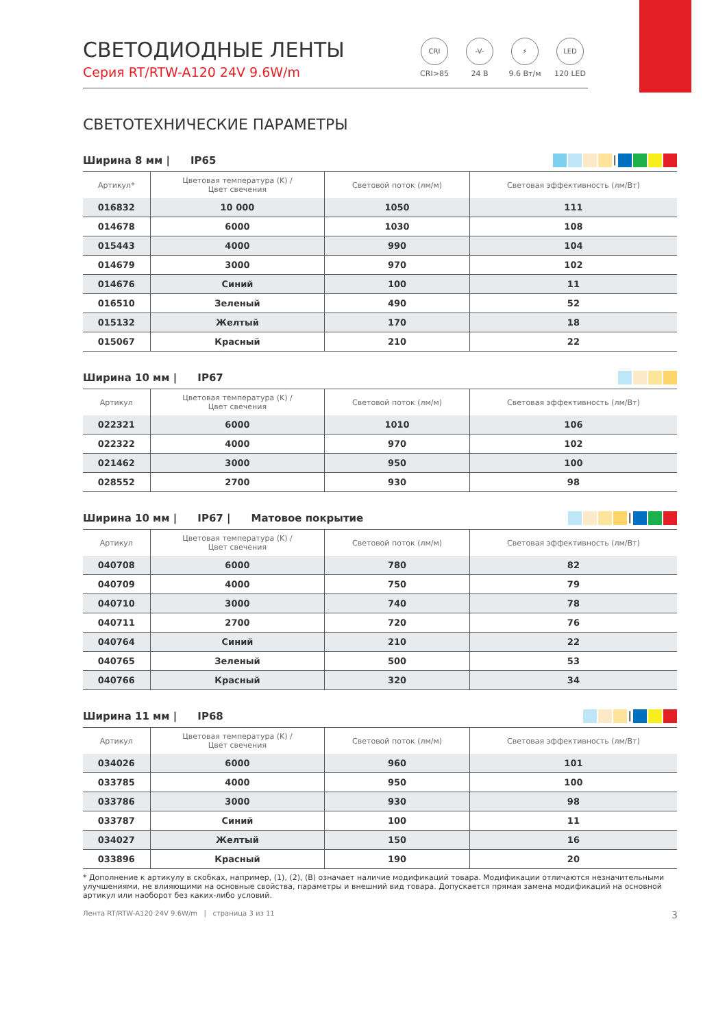СВЕТОДИОДНЫЕ ЛЕНТЫ
Серия RT/RTW-A120 24V 9.6W/m
CRI
CRI>85
-V-
24 В
⚡
9.6 Вт/м
LED
120 LED
СВЕТОТЕХНИЧЕСКИЕ ПАРАМЕТРЫ
Ширина 8 мм | IP65 |
| Артикул* | Цветовая температура (K) / Цвет свечения | Световой поток (лм/м) | Световая эффективность (лм/Вт) |
| --- | --- | --- | --- |
| 016832 | 10 000 | 1050 | 111 |
| 014678 | 6000 | 1030 | 108 |
| 015443 | 4000 | 990 | 104 |
| 014679 | 3000 | 970 | 102 |
| 014676 | Синий | 100 | 11 |
| 016510 | Зеленый | 490 | 52 |
| 015132 | Желтый | 170 | 18 |
| 015067 | Красный | 210 | 22 |
Ширина 10 мм | IP67
| Артикул | Цветовая температура (K) / Цвет свечения | Световой поток (лм/м) | Световая эффективность (лм/Вт) |
| --- | --- | --- | --- |
| 022321 | 6000 | 1010 | 106 |
| 022322 | 4000 | 970 | 102 |
| 021462 | 3000 | 950 | 100 |
| 028552 | 2700 | 930 | 98 |
Ширина 10 мм | IP67 | Матовое покрытие |
| Артикул | Цветовая температура (K) / Цвет свечения | Световой поток (лм/м) | Световая эффективность (лм/Вт) |
| --- | --- | --- | --- |
| 040708 | 6000 | 780 | 82 |
| 040709 | 4000 | 750 | 79 |
| 040710 | 3000 | 740 | 78 |
| 040711 | 2700 | 720 | 76 |
| 040764 | Синий | 210 | 22 |
| 040765 | Зеленый | 500 | 53 |
| 040766 | Красный | 320 | 34 |
Ширина 11 мм | IP68 |
| Артикул | Цветовая температура (K) / Цвет свечения | Световой поток (лм/м) | Световая эффективность (лм/Вт) |
| --- | --- | --- | --- |
| 034026 | 6000 | 960 | 101 |
| 033785 | 4000 | 950 | 100 |
| 033786 | 3000 | 930 | 98 |
| 033787 | Синий | 100 | 11 |
| 034027 | Желтый | 150 | 16 |
| 033896 | Красный | 190 | 20 |
* Дополнение к артикулу в скобках, например, (1), (2), (B) означает наличие модификаций товара. Модификации отличаются незначительными улучшениями, не влияющими на основные свойства, параметры и внешний вид товара. Допускается прямая замена модификаций на основной артикул или наоборот без каких-либо условий.
Лента RT/RTW-A120 24V 9.6W/m | страница 3 из 11 3